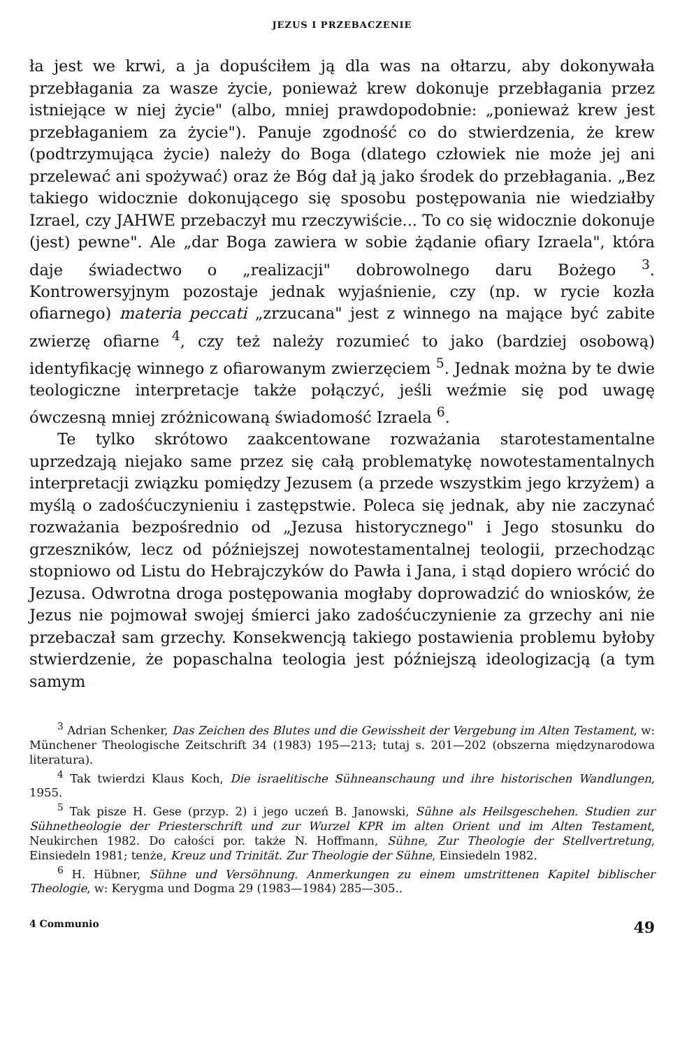JEZUS I PRZEBACZENIE
ła jest we krwi, a ja dopuściłem ją dla was na ołtarzu, aby dokonywała przebłagania za wasze życie, ponieważ krew dokonuje przebłagania przez istniejące w niej życie" (albo, mniej prawdopodobnie: „ponieważ krew jest przebłaganiem za życie"). Panuje zgodność co do stwierdzenia, że krew (podtrzymująca życie) należy do Boga (dlatego człowiek nie może jej ani przelewać ani spożywać) oraz że Bóg dał ją jako środek do przebłagania. „Bez takiego widocznie dokonującego się sposobu postępowania nie wiedziałby Izrael, czy JAHWE przebaczył mu rzeczywiście... To co się widocznie dokonuje (jest) pewne". Ale „dar Boga zawiera w sobie żądanie ofiary Izraela", która daje świadectwo o „realizacji" dobrowolnego daru Bożego <sup>3</sup>. Kontrowersyjnym pozostaje jednak wyjaśnienie, czy (np. w rycie kozła ofiarnego) materia peccati „zrzucana" jest z winnego na mające być zabite zwierzę ofiarne <sup>4</sup>, czy też należy rozumieć to jako (bardziej osobową) identyfikację winnego z ofiarowanym zwierzęciem <sup>5</sup>. Jednak można by te dwie teologiczne interpretacje także połączyć, jeśli weźmie się pod uwagę ówczesną mniej zróżnicowaną świadomość Izraela <sup>6</sup>.
Te tylko skrótowo zaakcentowane rozważania starotestamentalne uprzedzają niejako same przez się całą problematykę nowotestamentalnych interpretacji związku pomiędzy Jezusem (a przede wszystkim jego krzyżem) a myślą o zadośćuczynieniu i zastępstwie. Poleca się jednak, aby nie zaczynać rozważania bezpośrednio od „Jezusa historycznego" i Jego stosunku do grzeszników, lecz od późniejszej nowotestamentalnej teologii, przechodząc stopniowo od Listu do Hebrajczyków do Pawła i Jana, i stąd dopiero wrócić do Jezusa. Odwrotna droga postępowania mogłaby doprowadzić do wniosków, że Jezus nie pojmował swojej śmierci jako zadośćuczynienie za grzechy ani nie przebaczał sam grzechy. Konsekwencją takiego postawienia problemu byłoby stwierdzenie, że popaschalna teologia jest późniejszą ideologizacją (a tym samym
<sup>3</sup> Adrian Schenker, Das Zeichen des Blutes und die Gewissheit der Vergebung im Alten Testament, w: Münchener Theologische Zeitschrift 34 (1983) 195—213; tutaj s. 201—202 (obszerna międzynarodowa literatura).
<sup>4</sup> Tak twierdzi Klaus Koch, Die israelitische Sühneanschaung und ihre historischen Wandlungen, 1955.
<sup>5</sup> Tak pisze H. Gese (przyp. 2) i jego uczeń B. Janowski, Sühne als Heilsgeschehen. Studien zur Sühnetheologie der Priesterschrift und zur Wurzel KPR im alten Orient und im Alten Testament, Neukirchen 1982. Do całości por. także N. Hoffmann, Sühne, Zur Theologie der Stellvertretung, Einsiedeln 1981; tenże, Kreuz und Trinität. Zur Theologie der Sühne, Einsiedeln 1982.
<sup>6</sup> H. Hübner, Sühne und Versöhnung. Anmerkungen zu einem umstrittenen Kapitel biblischer Theologie, w: Kerygma und Dogma 29 (1983—1984) 285—305..
4 Communio 49